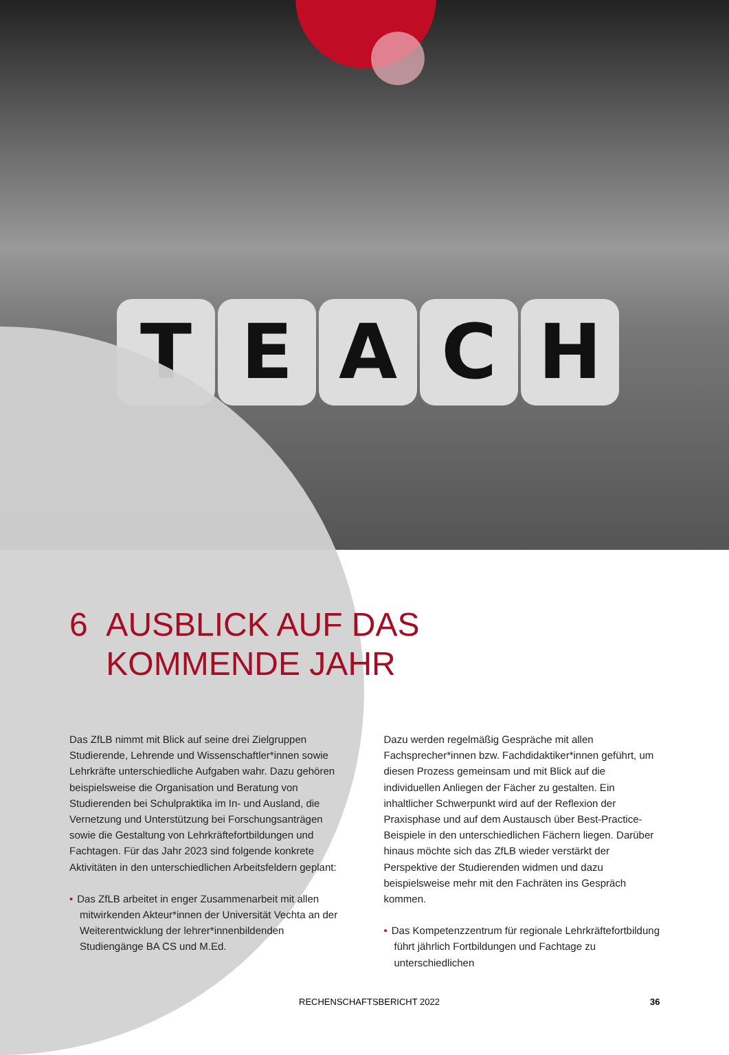T E A C H
6 AUSBLICK AUF DAS
KOMMENDE JAHR
Das ZfLB nimmt mit Blick auf seine drei Zielgruppen Studierende, Lehrende und Wissenschaftler*innen sowie Lehrkräfte unterschiedliche Aufgaben wahr. Dazu gehören beispielsweise die Organisation und Beratung von Studierenden bei Schulpraktika im In- und Ausland, die Vernetzung und Unterstützung bei Forschungsanträgen sowie die Gestaltung von Lehrkräftefortbildungen und Fachtagen. Für das Jahr 2023 sind folgende konkrete Aktivitäten in den unterschiedlichen Arbeitsfeldern geplant:
• Das ZfLB arbeitet in enger Zusammenarbeit mit allen mitwirkenden Akteur*innen der Universität Vechta an der Weiterentwicklung der lehrer*innenbildenden Studiengänge BA CS und M.Ed.
Dazu werden regelmäßig Gespräche mit allen Fachsprecher*innen bzw. Fachdidaktiker*innen geführt, um diesen Prozess gemeinsam und mit Blick auf die individuellen Anliegen der Fächer zu gestalten. Ein inhaltlicher Schwerpunkt wird auf der Reflexion der Praxisphase und auf dem Austausch über Best-Practice-Beispiele in den unterschiedlichen Fächern liegen. Darüber hinaus möchte sich das ZfLB wieder verstärkt der Perspektive der Studierenden widmen und dazu beispielsweise mehr mit den Fachräten ins Gespräch kommen.
• Das Kompetenzzentrum für regionale Lehrkräftefortbildung führt jährlich Fortbildungen und Fachtage zu unterschiedlichen
RECHENSCHAFTSBERICHT 2022 36